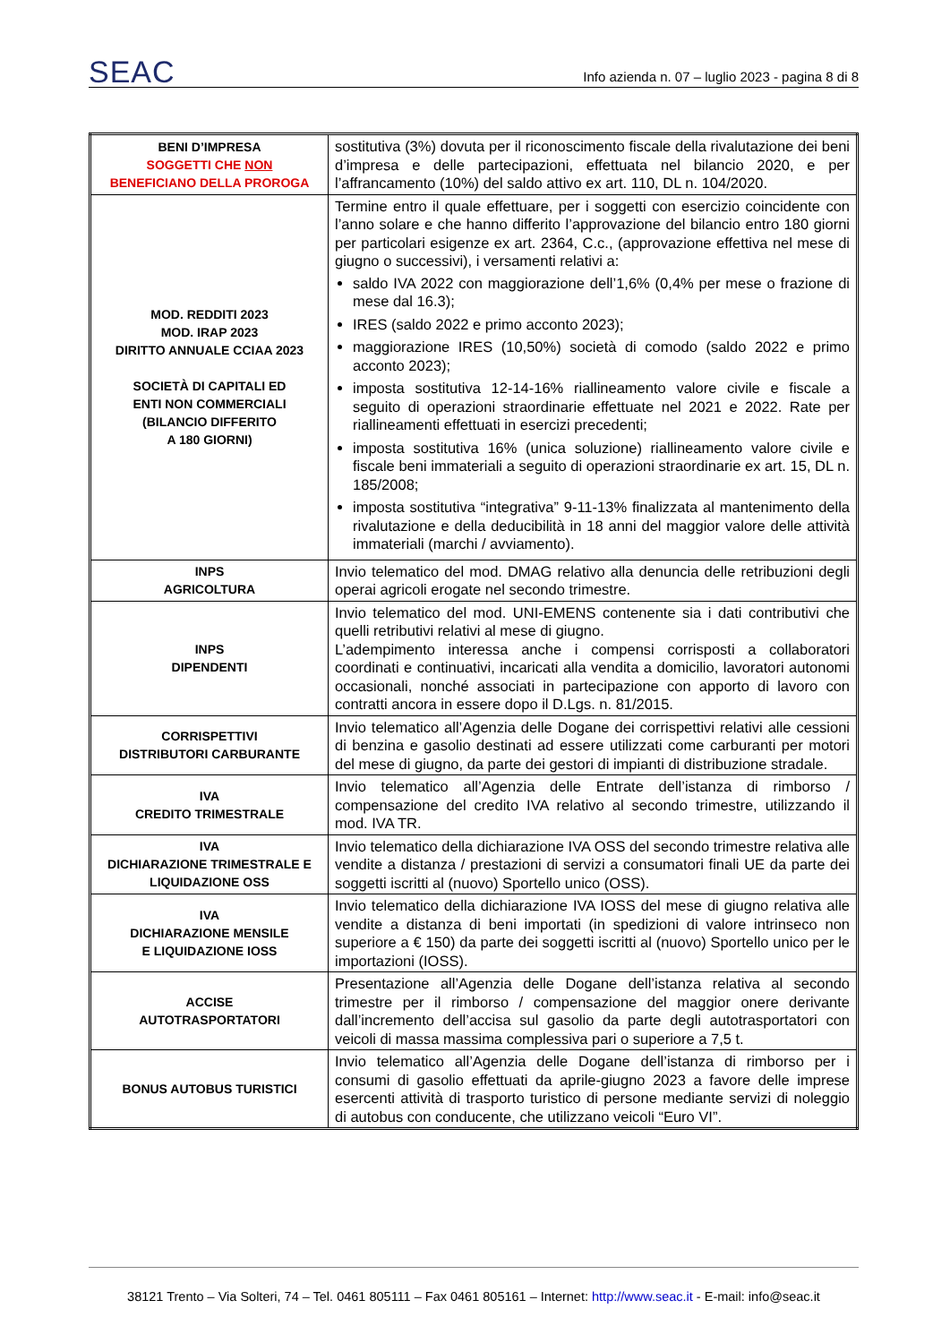SEAC Info azienda n. 07 – luglio 2023 - pagina 8 di 8
| BENI D’IMPRESA SOGGETTI CHE NON BENEFICIANO DELLA PROROGA | sostitutiva (3%) dovuta per il riconoscimento fiscale della rivalutazione dei beni d’impresa e delle partecipazioni, effettuata nel bilancio 2020, e per l’affrancamento (10%) del saldo attivo ex art. 110, DL n. 104/2020. |
| MOD. REDDITI 2023 MOD. IRAP 2023 DIRITTO ANNUALE CCIAA 2023 SOCIETÀ DI CAPITALI ED ENTI NON COMMERCIALI (BILANCIO DIFFERITO A 180 GIORNI) | Termine entro il quale effettuare, per i soggetti con esercizio coincidente con l’anno solare e che hanno differito l’approvazione del bilancio entro 180 giorni per particolari esigenze ex art. 2364, C.c., (approvazione effettiva nel mese di giugno o successivi), i versamenti relativi a: saldo IVA 2022 con maggiorazione dell’1,6% (0,4% per mese o frazione di mese dal 16.3); IRES (saldo 2022 e primo acconto 2023); maggiorazione IRES (10,50%) società di comodo (saldo 2022 e primo acconto 2023); imposta sostitutiva 12-14-16% riallineamento valore civile e fiscale a seguito di operazioni straordinarie effettuate nel 2021 e 2022. Rate per riallineamenti effettuati in esercizi precedenti; imposta sostitutiva 16% (unica soluzione) riallineamento valore civile e fiscale beni immateriali a seguito di operazioni straordinarie ex art. 15, DL n. 185/2008; imposta sostitutiva “integrativa” 9-11-13% finalizzata al mantenimento della rivalutazione e della deducibilità in 18 anni del maggior valore delle attività immateriali (marchi / avviamento). |
| INPS AGRICOLTURA | Invio telematico del mod. DMAG relativo alla denuncia delle retribuzioni degli operai agricoli erogate nel secondo trimestre. |
| INPS DIPENDENTI | Invio telematico del mod. UNI-EMENS contenente sia i dati contributivi che quelli retributivi relativi al mese di giugno. L’adempimento interessa anche i compensi corrisposti a collaboratori coordinati e continuativi, incaricati alla vendita a domicilio, lavoratori autonomi occasionali, nonché associati in partecipazione con apporto di lavoro con contratti ancora in essere dopo il D.Lgs. n. 81/2015. |
| CORRISPETTIVI DISTRIBUTORI CARBURANTE | Invio telematico all’Agenzia delle Dogane dei corrispettivi relativi alle cessioni di benzina e gasolio destinati ad essere utilizzati come carburanti per motori del mese di giugno, da parte dei gestori di impianti di distribuzione stradale. |
| IVA CREDITO TRIMESTRALE | Invio telematico all’Agenzia delle Entrate dell’istanza di rimborso / compensazione del credito IVA relativo al secondo trimestre, utilizzando il mod. IVA TR. |
| IVA DICHIARAZIONE TRIMESTRALE E LIQUIDAZIONE OSS | Invio telematico della dichiarazione IVA OSS del secondo trimestre relativa alle vendite a distanza / prestazioni di servizi a consumatori finali UE da parte dei soggetti iscritti al (nuovo) Sportello unico (OSS). |
| IVA DICHIARAZIONE MENSILE E LIQUIDAZIONE IOSS | Invio telematico della dichiarazione IVA IOSS del mese di giugno relativa alle vendite a distanza di beni importati (in spedizioni di valore intrinseco non superiore a € 150) da parte dei soggetti iscritti al (nuovo) Sportello unico per le importazioni (IOSS). |
| ACCISE AUTOTRASPORTATORI | Presentazione all’Agenzia delle Dogane dell’istanza relativa al secondo trimestre per il rimborso / compensazione del maggior onere derivante dall’incremento dell’accisa sul gasolio da parte degli autotrasportatori con veicoli di massa massima complessiva pari o superiore a 7,5 t. |
| BONUS AUTOBUS TURISTICI | Invio telematico all’Agenzia delle Dogane dell’istanza di rimborso per i consumi di gasolio effettuati da aprile-giugno 2023 a favore delle imprese esercenti attività di trasporto turistico di persone mediante servizi di noleggio di autobus con conducente, che utilizzano veicoli “Euro VI”. |
38121 Trento – Via Solteri, 74 – Tel. 0461 805111 – Fax 0461 805161 – Internet: http://www.seac.it - E-mail: info@seac.it